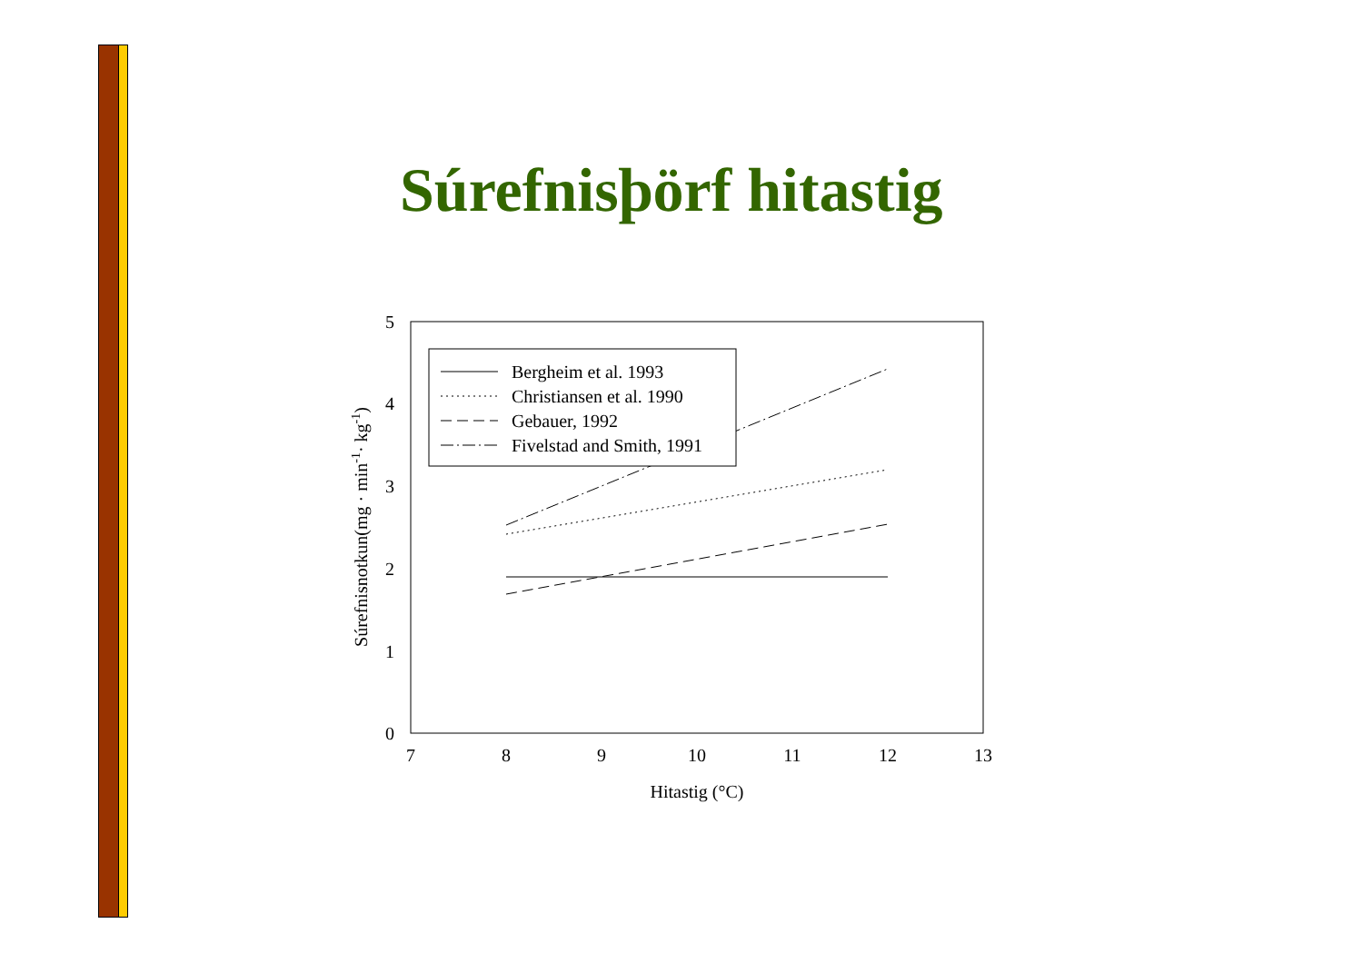Súrefnisþörf hitastig
5
4
3
2
1
0
7
8
9
10
11
12
13
Hitastig (°C)
Súrefnisnotkun(mg · min-1· kg-1)
Bergheim et al. 1993
Christiansen et al. 1990
Gebauer, 1992
Fivelstad and Smith, 1991